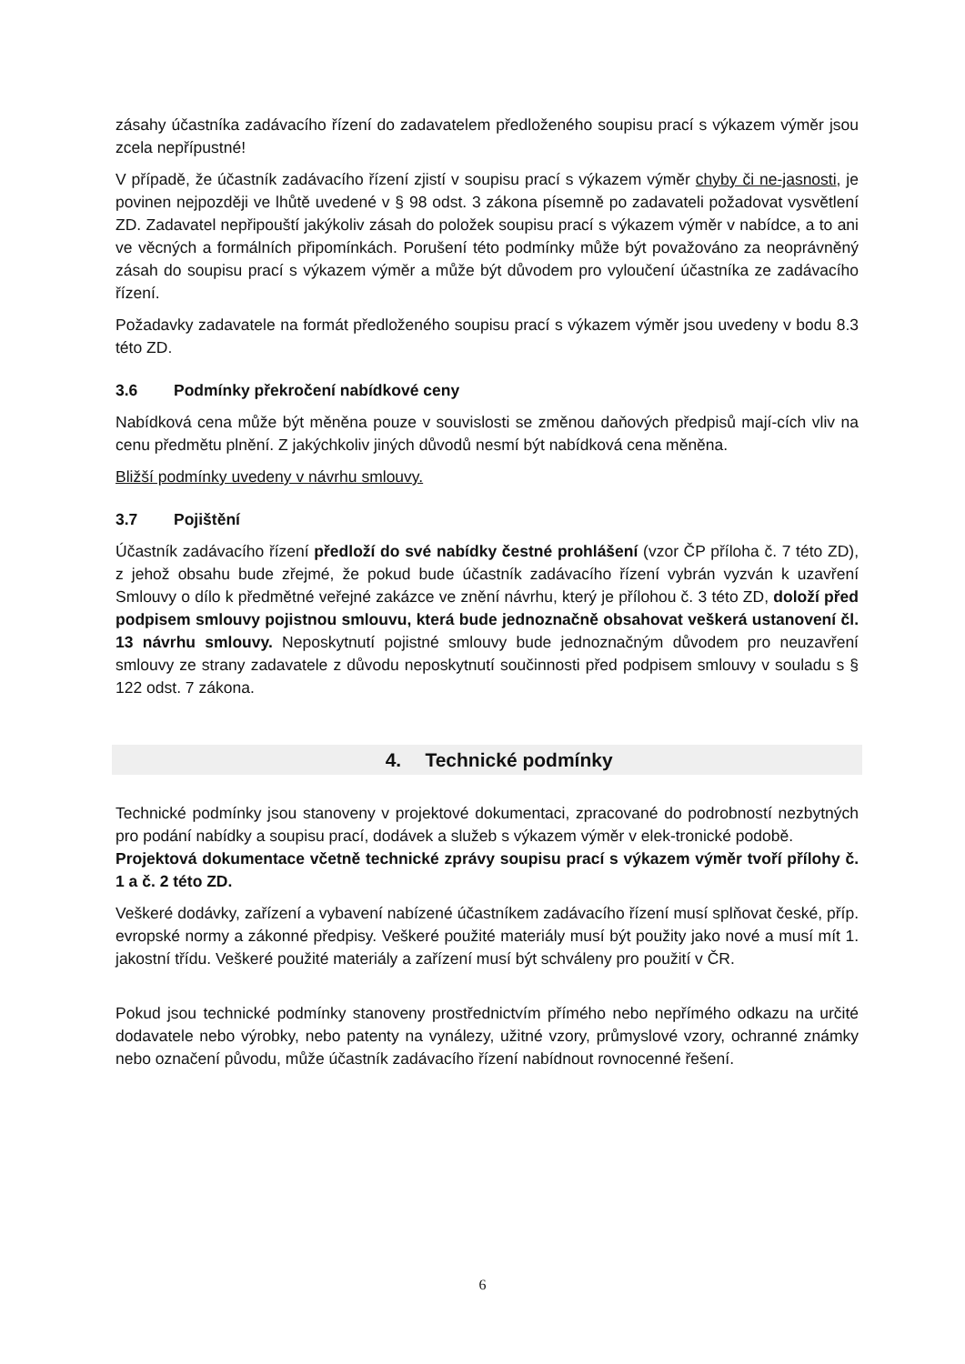zásahy účastníka zadávacího řízení do zadavatelem předloženého soupisu prací s výkazem výměr jsou zcela nepřípustné!
V případě, že účastník zadávacího řízení zjistí v soupisu prací s výkazem výměr chyby či ne-jasnosti, je povinen nejpozději ve lhůtě uvedené v § 98 odst. 3 zákona písemně po zadavateli požadovat vysvětlení ZD. Zadavatel nepřipouští jakýkoliv zásah do položek soupisu prací s výkazem výměr v nabídce, a to ani ve věcných a formálních připomínkách. Porušení této podmínky může být považováno za neoprávněný zásah do soupisu prací s výkazem výměr a může být důvodem pro vyloučení účastníka ze zadávacího řízení.
Požadavky zadavatele na formát předloženého soupisu prací s výkazem výměr jsou uvedeny v bodu 8.3 této ZD.
3.6 Podmínky překročení nabídkové ceny
Nabídková cena může být měněna pouze v souvislosti se změnou daňových předpisů mají-cích vliv na cenu předmětu plnění. Z jakýchkoliv jiných důvodů nesmí být nabídková cena měněna.
Bližší podmínky uvedeny v návrhu smlouvy.
3.7 Pojištění
Účastník zadávacího řízení předloží do své nabídky čestné prohlášení (vzor ČP příloha č. 7 této ZD), z jehož obsahu bude zřejmé, že pokud bude účastník zadávacího řízení vybrán vyzván k uzavření Smlouvy o dílo k předmětné veřejné zakázce ve znění návrhu, který je přílohou č. 3 této ZD, doloží před podpisem smlouvy pojistnou smlouvu, která bude jednoznačně obsahovat veškerá ustanovení čl. 13 návrhu smlouvy. Neposkytnutí pojistné smlouvy bude jednoznačným důvodem pro neuzavření smlouvy ze strany zadavatele z důvodu neposkytnutí součinnosti před podpisem smlouvy v souladu s § 122 odst. 7 zákona.
4. Technické podmínky
Technické podmínky jsou stanoveny v projektové dokumentaci, zpracované do podrobností nezbytných pro podání nabídky a soupisu prací, dodávek a služeb s výkazem výměr v elek-tronické podobě.
Projektová dokumentace včetně technické zprávy soupisu prací s výkazem výměr tvoří přílohy č. 1 a č. 2 této ZD.
Veškeré dodávky, zařízení a vybavení nabízené účastníkem zadávacího řízení musí splňovat české, příp. evropské normy a zákonné předpisy. Veškeré použité materiály musí být použity jako nové a musí mít 1. jakostní třídu. Veškeré použité materiály a zařízení musí být schváleny pro použití v ČR.
Pokud jsou technické podmínky stanoveny prostřednictvím přímého nebo nepřímého odkazu na určité dodavatele nebo výrobky, nebo patenty na vynálezy, užitné vzory, průmyslové vzory, ochranné známky nebo označení původu, může účastník zadávacího řízení nabídnout rovnocenné řešení.
6